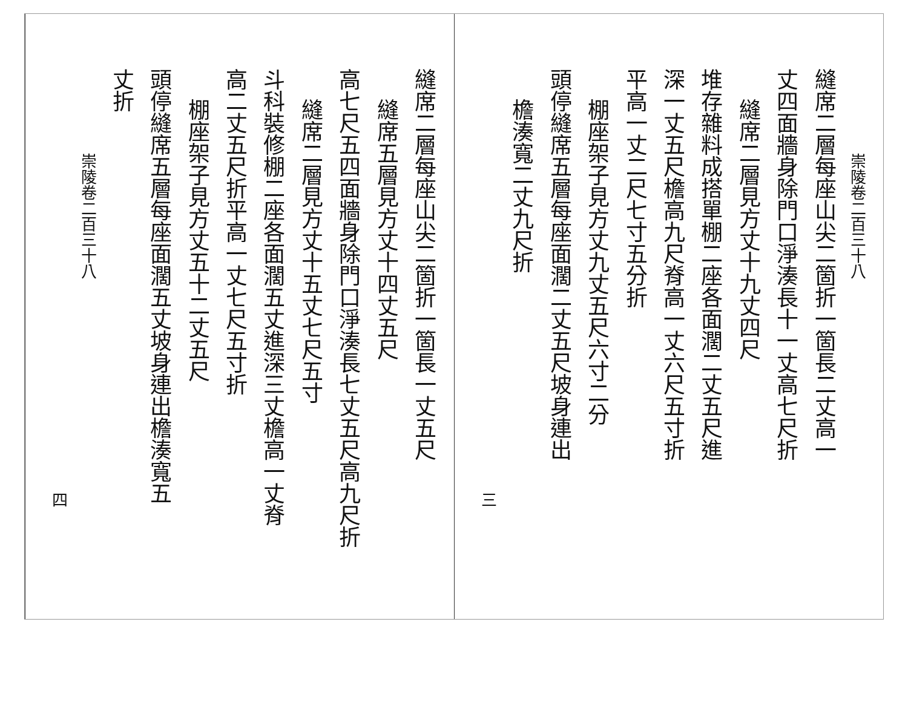崇陵卷二百三十八
縫席二層每座山尖二箇折一箇長二丈高一
丈四面牆身除門口淨湊長十一丈高七尺折
縫席二層見方丈十九丈四尺
堆存雜料成搭單棚二座各面濶二丈五尺進
深一丈五尺檐高九尺脊高一丈六尺五寸折
平高一丈二尺七寸五分折
棚座架子見方丈九丈五尺六寸二分
頭停縫席五層每座面濶二丈五尺坡身連出
檐湊寬二丈九尺折
三
縫席二層每座山尖二箇折一箇長一丈五尺
縫席五層見方丈十四丈五尺
高七尺五四面牆身除門口淨湊長七丈五尺高九尺折
縫席二層見方丈十五丈七尺五寸
斗科裝修棚二座各面濶五丈進深三丈檐高一丈脊
高二丈五尺折平高一丈七尺五寸折
棚座架子見方丈五十二丈五尺
頭停縫席五層每座面濶五丈坡身連出檐湊寬五
丈折
崇陵卷二百三十八
四